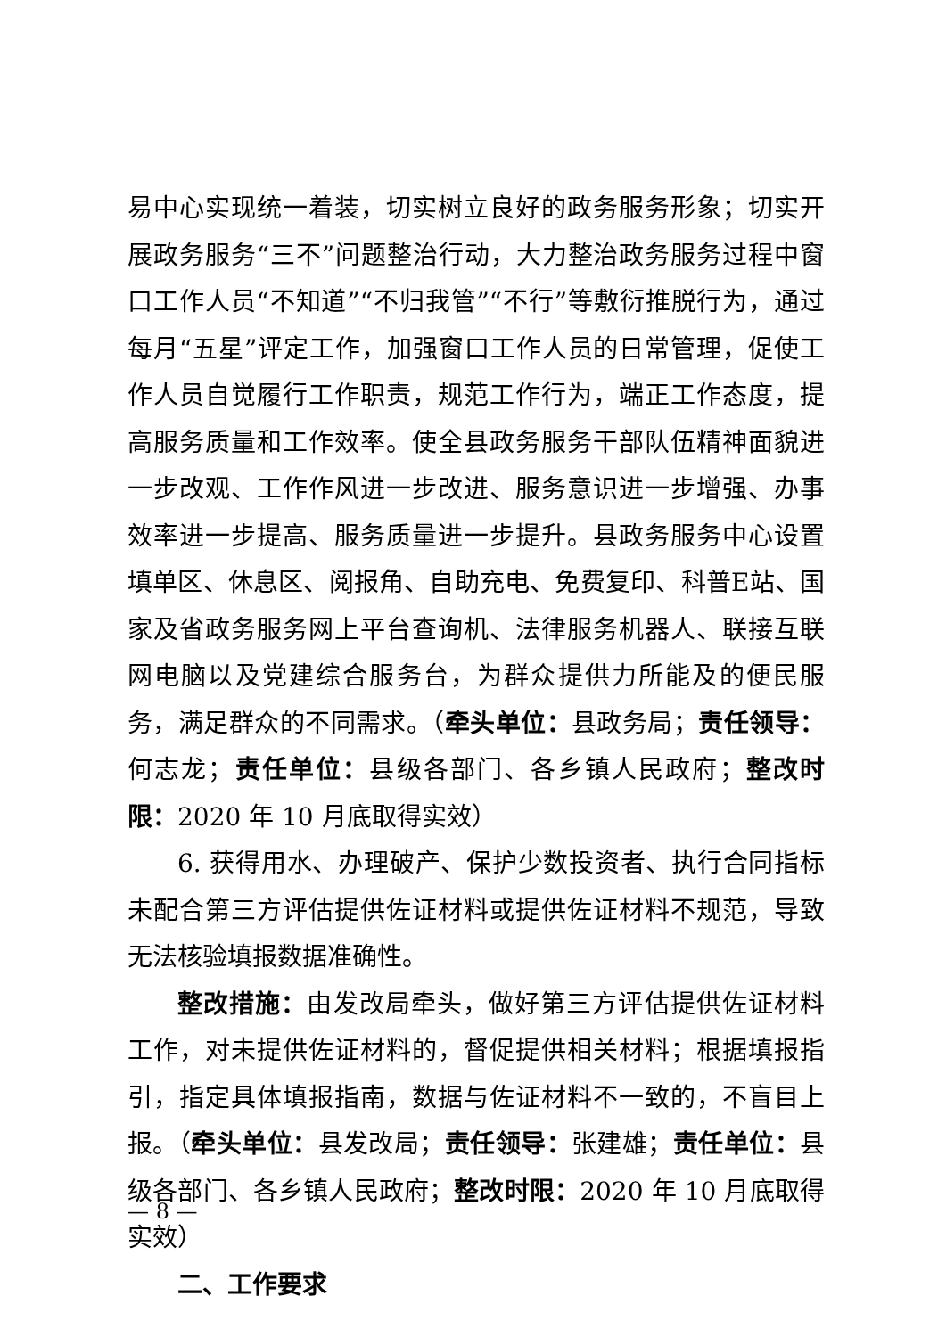易中心实现统一着装，切实树立良好的政务服务形象；切实开展政务服务“三不”问题整治行动，大力整治政务服务过程中窗口工作人员“不知道”“不归我管”“不行”等敷衍推脱行为，通过每月“五星”评定工作，加强窗口工作人员的日常管理，促使工作人员自觉履行工作职责，规范工作行为，端正工作态度，提高服务质量和工作效率。使全县政务服务干部队伍精神面貌进一步改观、工作作风进一步改进、服务意识进一步增强、办事效率进一步提高、服务质量进一步提升。县政务服务中心设置填单区、休息区、阅报角、自助充电、免费复印、科普E站、国家及省政务服务网上平台查询机、法律服务机器人、联接互联网电脑以及党建综合服务台，为群众提供力所能及的便民服务，满足群众的不同需求。（牵头单位：县政务局；责任领导：何志龙；责任单位：县级各部门、各乡镇人民政府；整改时限：2020 年 10 月底取得实效）
6. 获得用水、办理破产、保护少数投资者、执行合同指标未配合第三方评估提供佐证材料或提供佐证材料不规范，导致无法核验填报数据准确性。
整改措施：由发改局牵头，做好第三方评估提供佐证材料工作，对未提供佐证材料的，督促提供相关材料；根据填报指引，指定具体填报指南，数据与佐证材料不一致的，不盲目上报。（牵头单位：县发改局；责任领导：张建雄；责任单位：县级各部门、各乡镇人民政府；整改时限：2020 年 10 月底取得实效）
二、工作要求
— 8 —